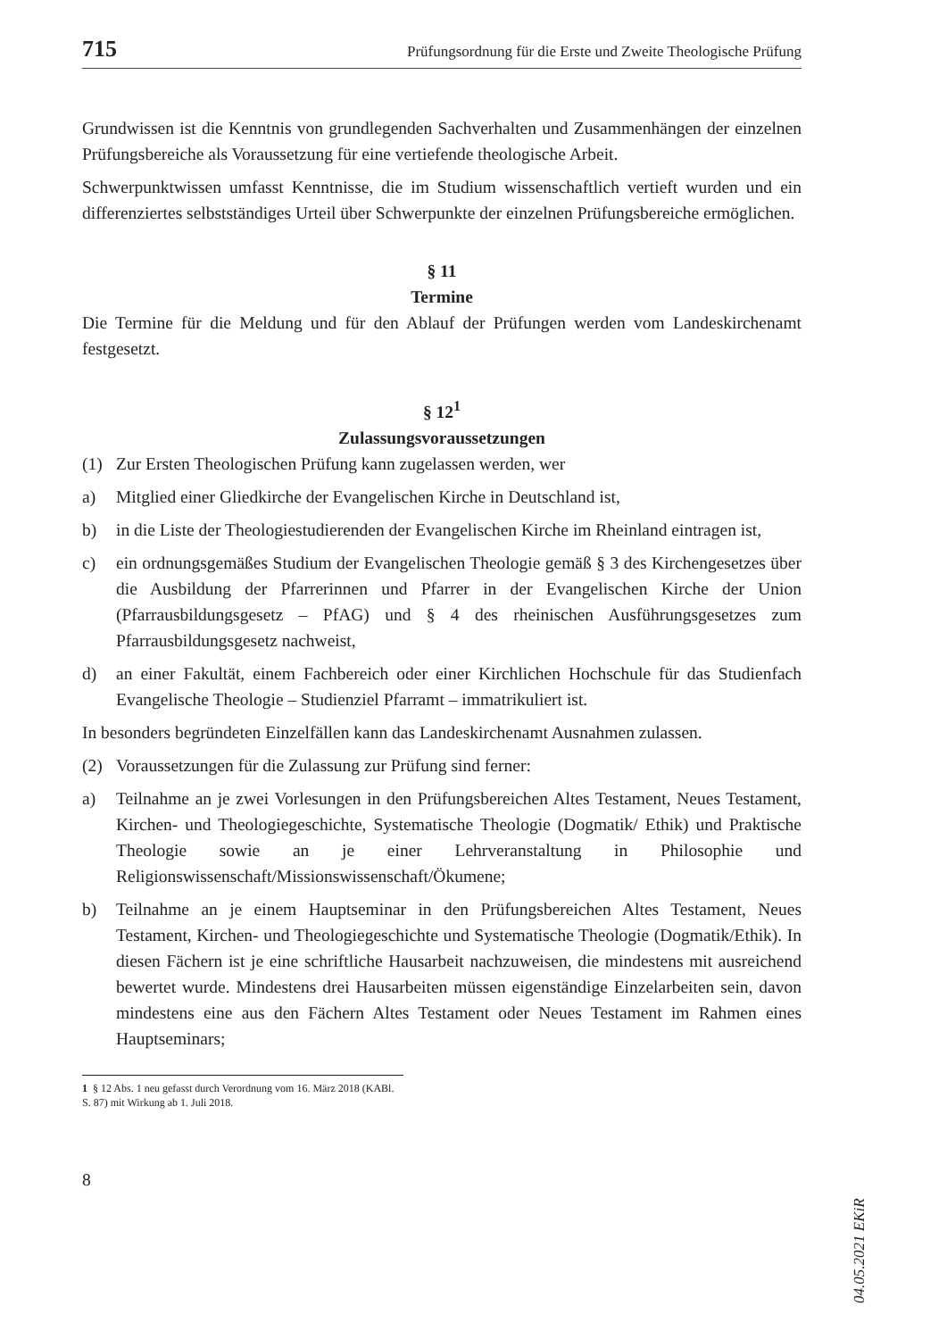715 Prüfungsordnung für die Erste und Zweite Theologische Prüfung
Grundwissen ist die Kenntnis von grundlegenden Sachverhalten und Zusammenhängen der einzelnen Prüfungsbereiche als Voraussetzung für eine vertiefende theologische Arbeit.
Schwerpunktwissen umfasst Kenntnisse, die im Studium wissenschaftlich vertieft wurden und ein differenziertes selbstständiges Urteil über Schwerpunkte der einzelnen Prüfungsbereiche ermöglichen.
§ 11
Termine
Die Termine für die Meldung und für den Ablauf der Prüfungen werden vom Landeskirchenamt festgesetzt.
§ 12<sup>1</sup>
Zulassungsvoraussetzungen
(1) Zur Ersten Theologischen Prüfung kann zugelassen werden, wer
a) Mitglied einer Gliedkirche der Evangelischen Kirche in Deutschland ist,
b) in die Liste der Theologiestudierenden der Evangelischen Kirche im Rheinland eintragen ist,
c) ein ordnungsgemäßes Studium der Evangelischen Theologie gemäß § 3 des Kirchengesetzes über die Ausbildung der Pfarrerinnen und Pfarrer in der Evangelischen Kirche der Union (Pfarrausbildungsgesetz – PfAG) und § 4 des rheinischen Ausführungsgesetzes zum Pfarrausbildungsgesetz nachweist,
d) an einer Fakultät, einem Fachbereich oder einer Kirchlichen Hochschule für das Studienfach Evangelische Theologie – Studienziel Pfarramt – immatrikuliert ist.
In besonders begründeten Einzelfällen kann das Landeskirchenamt Ausnahmen zulassen.
(2) Voraussetzungen für die Zulassung zur Prüfung sind ferner:
a) Teilnahme an je zwei Vorlesungen in den Prüfungsbereichen Altes Testament, Neues Testament, Kirchen- und Theologiegeschichte, Systematische Theologie (Dogmatik/ Ethik) und Praktische Theologie sowie an je einer Lehrveranstaltung in Philosophie und Religionswissenschaft/Missionswissenschaft/Ökumene;
b) Teilnahme an je einem Hauptseminar in den Prüfungsbereichen Altes Testament, Neues Testament, Kirchen- und Theologiegeschichte und Systematische Theologie (Dogmatik/Ethik). In diesen Fächern ist je eine schriftliche Hausarbeit nachzuweisen, die mindestens mit ausreichend bewertet wurde. Mindestens drei Hausarbeiten müssen eigenständige Einzelarbeiten sein, davon mindestens eine aus den Fächern Altes Testament oder Neues Testament im Rahmen eines Hauptseminars;
1 § 12 Abs. 1 neu gefasst durch Verordnung vom 16. März 2018 (KABl. S. 87) mit Wirkung ab 1. Juli 2018.
8
04.05.2021 EKiR